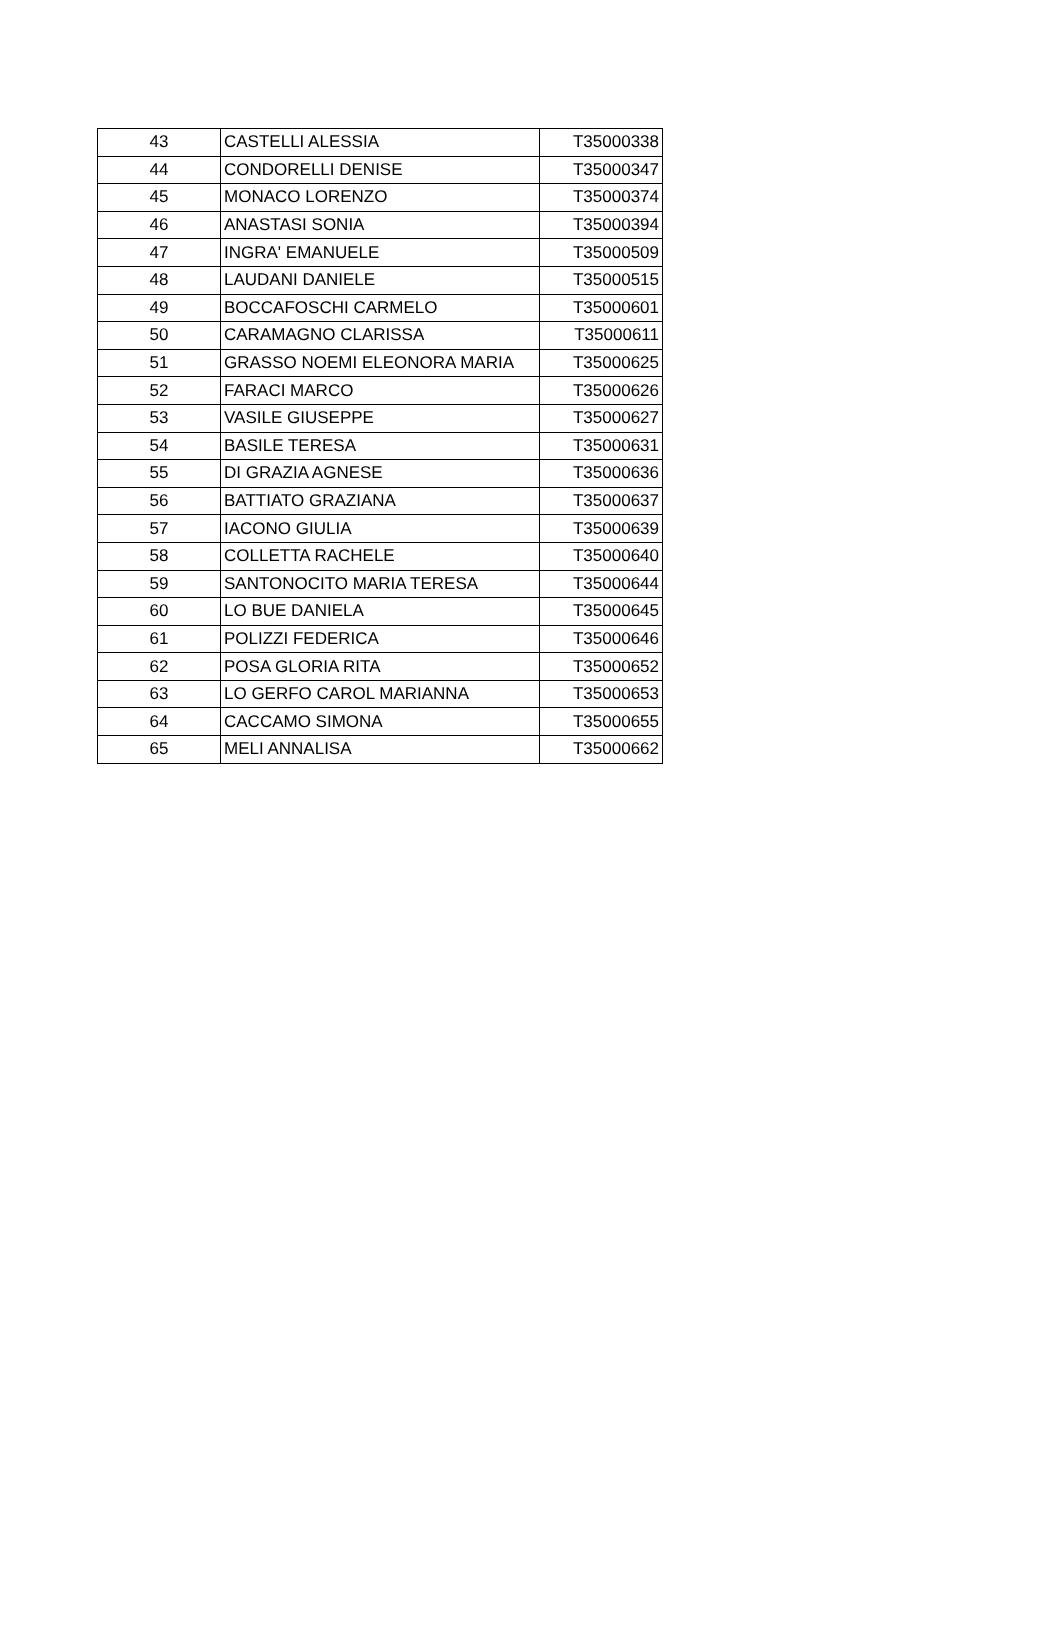| 43 | CASTELLI ALESSIA | T35000338 |
| 44 | CONDORELLI DENISE | T35000347 |
| 45 | MONACO LORENZO | T35000374 |
| 46 | ANASTASI SONIA | T35000394 |
| 47 | INGRA' EMANUELE | T35000509 |
| 48 | LAUDANI DANIELE | T35000515 |
| 49 | BOCCAFOSCHI CARMELO | T35000601 |
| 50 | CARAMAGNO CLARISSA | T35000611 |
| 51 | GRASSO NOEMI ELEONORA MARIA | T35000625 |
| 52 | FARACI MARCO | T35000626 |
| 53 | VASILE GIUSEPPE | T35000627 |
| 54 | BASILE TERESA | T35000631 |
| 55 | DI GRAZIA AGNESE | T35000636 |
| 56 | BATTIATO GRAZIANA | T35000637 |
| 57 | IACONO GIULIA | T35000639 |
| 58 | COLLETTA RACHELE | T35000640 |
| 59 | SANTONOCITO MARIA TERESA | T35000644 |
| 60 | LO BUE DANIELA | T35000645 |
| 61 | POLIZZI FEDERICA | T35000646 |
| 62 | POSA GLORIA RITA | T35000652 |
| 63 | LO GERFO CAROL MARIANNA | T35000653 |
| 64 | CACCAMO SIMONA | T35000655 |
| 65 | MELI ANNALISA | T35000662 |